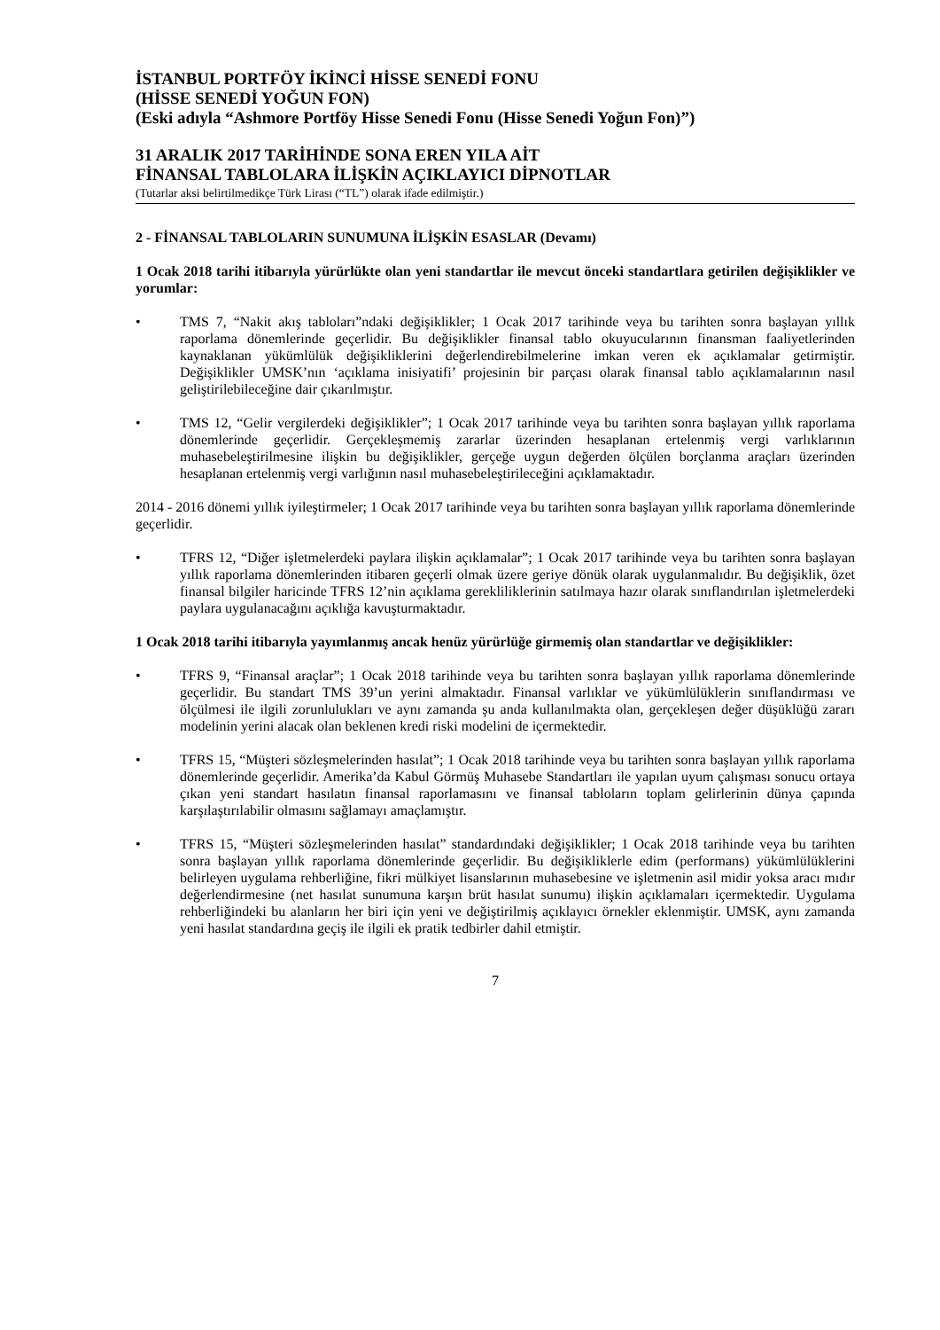İSTANBUL PORTFÖY İKİNCİ HİSSE SENEDİ FONU
(HİSSE SENEDİ YOĞUN FON)
(Eski adıyla “Ashmore Portföy Hisse Senedi Fonu (Hisse Senedi Yoğun Fon)”)
31 ARALIK 2017 TARİHİNDE SONA EREN YILA AİT
FİNANSAL TABLOLARA İLİŞKİN AÇIKLAYICI DİPNOTLAR
(Tutarlar aksi belirtilmedikçe Türk Lirası (“TL”) olarak ifade edilmiştir.)
2 - FİNANSAL TABLOLARIN SUNUMUNA İLİŞKİN ESASLAR (Devamı)
1 Ocak 2018 tarihi itibarıyla yürürlükte olan yeni standartlar ile mevcut önceki standartlara getirilen değişiklikler ve yorumlar:
• TMS 7, “Nakit akış tabloları”ndaki değişiklikler; 1 Ocak 2017 tarihinde veya bu tarihten sonra başlayan yıllık raporlama dönemlerinde geçerlidir. Bu değişiklikler finansal tablo okuyucularının finansman faaliyetlerinden kaynaklanan yükümlülük değişikliklerini değerlendirebilmelerine imkan veren ek açıklamalar getirmiştir. Değişiklikler UMSK’nın ‘açıklama inisiyatifi’ projesinin bir parçası olarak finansal tablo açıklamalarının nasıl geliştirilebileceğine dair çıkarılmıştır.
• TMS 12, “Gelir vergilerdeki değişiklikler”; 1 Ocak 2017 tarihinde veya bu tarihten sonra başlayan yıllık raporlama dönemlerinde geçerlidir. Gerçekleşmemiş zararlar üzerinden hesaplanan ertelenmiş vergi varlıklarının muhasebeleştirilmesine ilişkin bu değişiklikler, gerçeğe uygun değerden ölçülen borçlanma araçları üzerinden hesaplanan ertelenmiş vergi varlığının nasıl muhasebeleştirileceğini açıklamaktadır.
2014 - 2016 dönemi yıllık iyileştirmeler; 1 Ocak 2017 tarihinde veya bu tarihten sonra başlayan yıllık raporlama dönemlerinde geçerlidir.
• TFRS 12, “Diğer işletmelerdeki paylara ilişkin açıklamalar”; 1 Ocak 2017 tarihinde veya bu tarihten sonra başlayan yıllık raporlama dönemlerinden itibaren geçerli olmak üzere geriye dönük olarak uygulanmalıdır. Bu değişiklik, özet finansal bilgiler haricinde TFRS 12’nin açıklama gerekliliklerinin satılmaya hazır olarak sınıflandırılan işletmelerdeki paylara uygulanacağını açıklığa kavuşturmaktadır.
1 Ocak 2018 tarihi itibarıyla yayımlanmış ancak henüz yürürlüğe girmemiş olan standartlar ve değişiklikler:
• TFRS 9, “Finansal araçlar”; 1 Ocak 2018 tarihinde veya bu tarihten sonra başlayan yıllık raporlama dönemlerinde geçerlidir. Bu standart TMS 39’un yerini almaktadır. Finansal varlıklar ve yükümlülüklerin sınıflandırması ve ölçülmesi ile ilgili zorunlulukları ve aynı zamanda şu anda kullanılmakta olan, gerçekleşen değer düşüklüğü zararı modelinin yerini alacak olan beklenen kredi riski modelini de içermektedir.
• TFRS 15, “Müşteri sözleşmelerinden hasılat”; 1 Ocak 2018 tarihinde veya bu tarihten sonra başlayan yıllık raporlama dönemlerinde geçerlidir. Amerika’da Kabul Görmüş Muhasebe Standartları ile yapılan uyum çalışması sonucu ortaya çıkan yeni standart hasılatın finansal raporlamasını ve finansal tabloların toplam gelirlerinin dünya çapında karşılaştırılabilir olmasını sağlamayı amaçlamıştır.
• TFRS 15, “Müşteri sözleşmelerinden hasılat” standardındaki değişiklikler; 1 Ocak 2018 tarihinde veya bu tarihten sonra başlayan yıllık raporlama dönemlerinde geçerlidir. Bu değişikliklerle edim (performans) yükümlülüklerini belirleyen uygulama rehberliğine, fikri mülkiyet lisanslarının muhasebesine ve işletmenin asil midir yoksa aracı mıdır değerlendirmesine (net hasılat sunumuna karşın brüt hasılat sunumu) ilişkin açıklamaları içermektedir. Uygulama rehberliğindeki bu alanların her biri için yeni ve değiştirilmiş açıklayıcı örnekler eklenmiştir. UMSK, aynı zamanda yeni hasılat standardına geçiş ile ilgili ek pratik tedbirler dahil etmiştir.
7